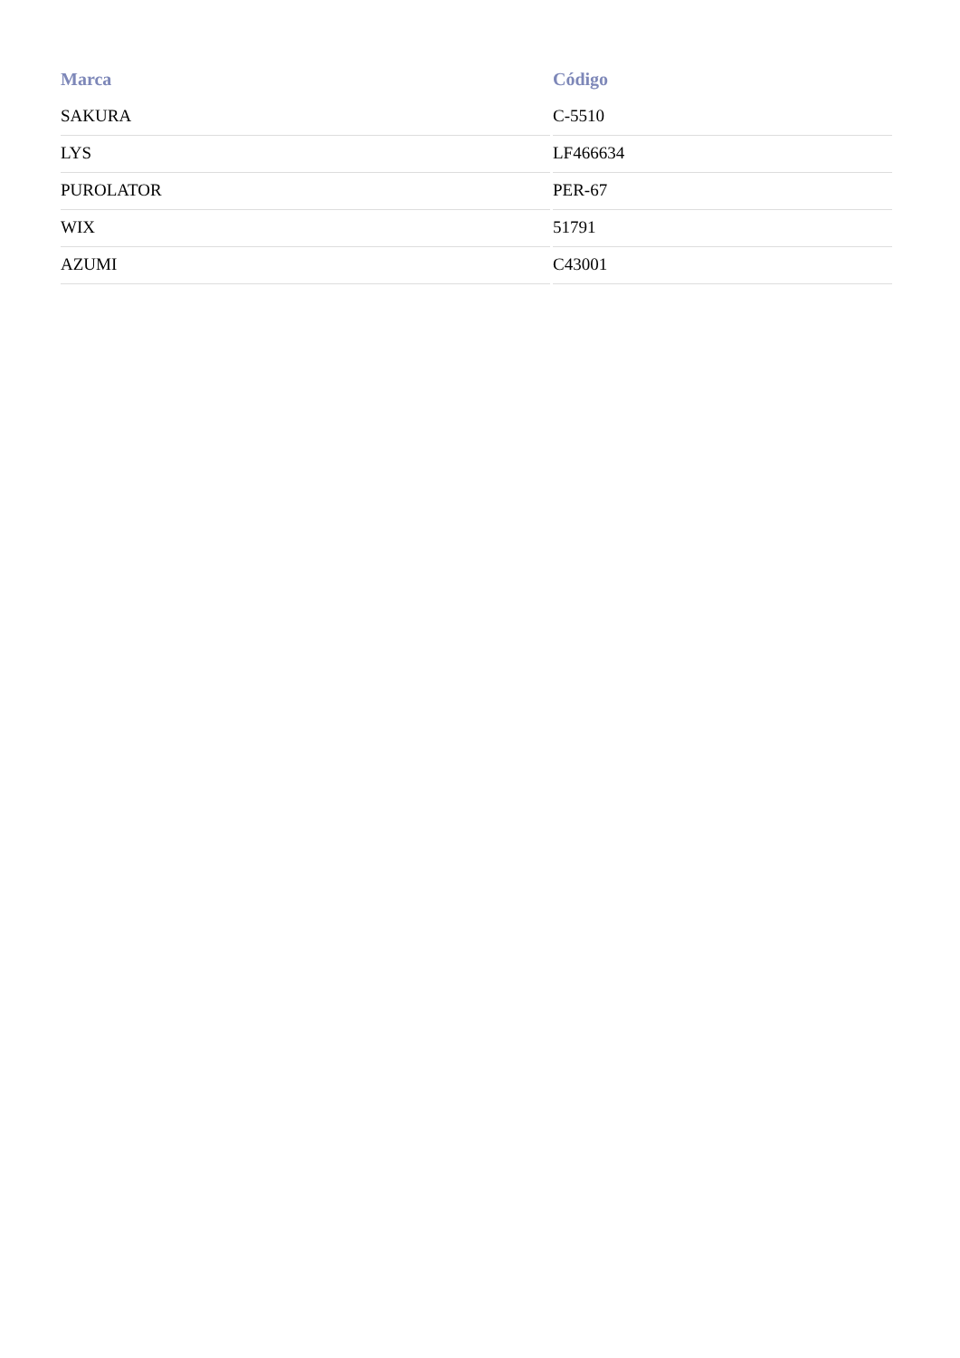| Marca | Código |
| --- | --- |
| SAKURA | C-5510 |
| LYS | LF466634 |
| PUROLATOR | PER-67 |
| WIX | 51791 |
| AZUMI | C43001 |